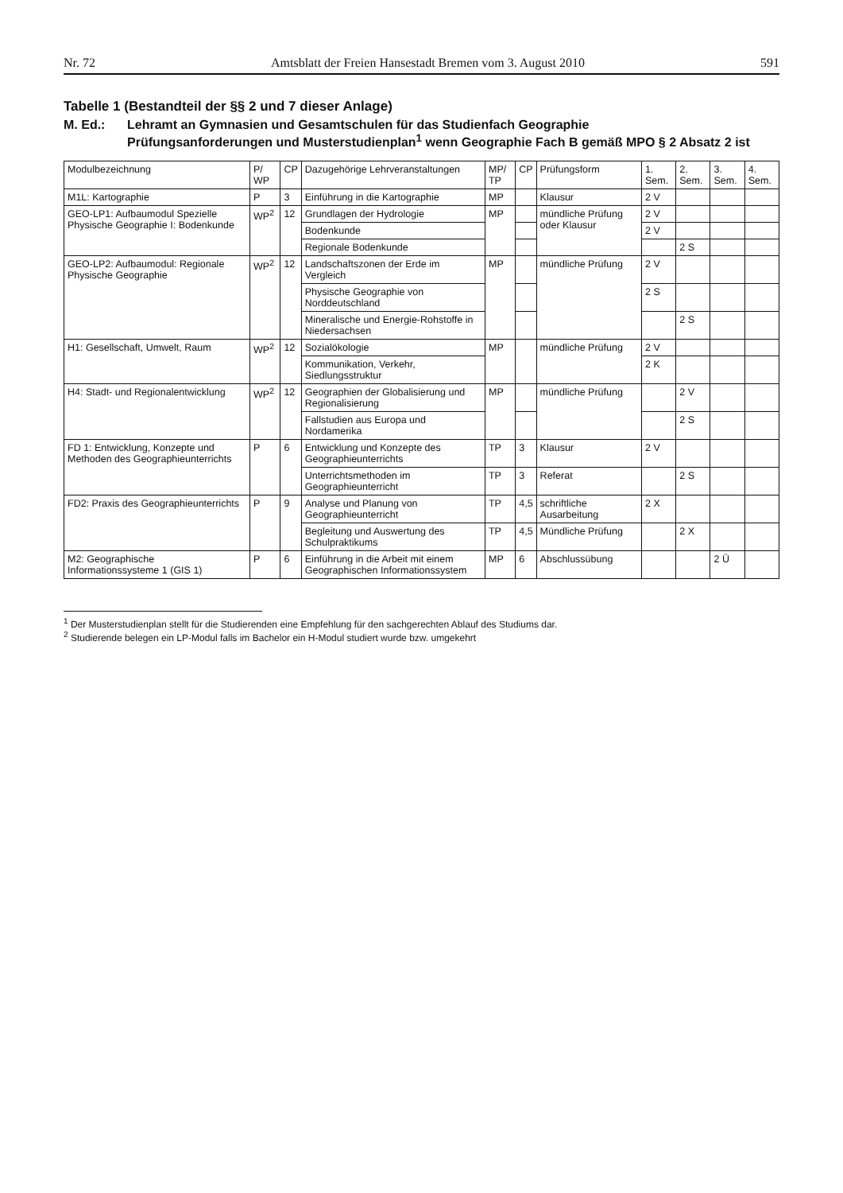Nr. 72 Amtsblatt der Freien Hansestadt Bremen vom 3. August 2010 591
Tabelle 1 (Bestandteil der §§ 2 und 7 dieser Anlage)
M. Ed.: Lehramt an Gymnasien und Gesamtschulen für das Studienfach Geographie
Prüfungsanforderungen und Musterstudienplan<sup>1</sup> wenn Geographie Fach B gemäß MPO § 2 Absatz 2 ist
| Modulbezeichnung | P/ WP | CP | Dazugehörige Lehrveranstaltungen | MP/ TP | CP | Prüfungsform | 1. Sem. | 2. Sem. | 3. Sem. | 4. Sem. |
| --- | --- | --- | --- | --- | --- | --- | --- | --- | --- | --- |
| M1L: Kartographie | P | 3 | Einführung in die Kartographie | MP | | Klausur | 2 V | | | |
| GEO-LP1: Aufbaumodul Spezielle Physische Geographie I: Bodenkunde | WP<sup>2</sup> | 12 | Grundlagen der Hydrologie | MP | | mündliche Prüfung oder Klausur | 2 V | | | |
| | | | Bodenkunde | | | | 2 V | | | |
| | | | Regionale Bodenkunde | | | | | 2 S | | |
| GEO-LP2: Aufbaumodul: Regionale Physische Geographie | WP<sup>2</sup> | 12 | Landschaftszonen der Erde im Vergleich | MP | | mündliche Prüfung | 2 V | | | |
| | | | Physische Geographie von Norddeutschland | | | | 2 S | | | |
| | | | Mineralische und Energie-Rohstoffe in Niedersachsen | | | | | 2 S | | |
| H1: Gesellschaft, Umwelt, Raum | WP<sup>2</sup> | 12 | Sozialökologie | MP | | mündliche Prüfung | 2 V | | | |
| | | | Kommunikation, Verkehr, Siedlungsstruktur | | | | 2 K | | | |
| H4: Stadt- und Regionalentwicklung | WP<sup>2</sup> | 12 | Geographien der Globalisierung und Regionalisierung | MP | | mündliche Prüfung | | 2 V | | |
| | | | Fallstudien aus Europa und Nordamerika | | | | | 2 S | | |
| FD 1: Entwicklung, Konzepte und Methoden des Geographieunterrichts | P | 6 | Entwicklung und Konzepte des Geographieunterrichts | TP | 3 | Klausur | 2 V | | | |
| | | | Unterrichtsmethoden im Geographieunterricht | TP | 3 | Referat | | 2 S | | |
| FD2: Praxis des Geographieunterrichts | P | 9 | Analyse und Planung von Geographieunterricht | TP | 4,5 | schriftliche Ausarbeitung | 2 X | | | |
| | | | Begleitung und Auswertung des Schulpraktikums | TP | 4,5 | Mündliche Prüfung | | 2 X | | |
| M2: Geographische Informationssysteme 1 (GIS 1) | P | 6 | Einführung in die Arbeit mit einem Geographischen Informationssystem | MP | 6 | Abschlussübung | | | 2 Ü | |
<sup>1</sup> Der Musterstudienplan stellt für die Studierenden eine Empfehlung für den sachgerechten Ablauf des Studiums dar.
<sup>2</sup> Studierende belegen ein LP-Modul falls im Bachelor ein H-Modul studiert wurde bzw. umgekehrt